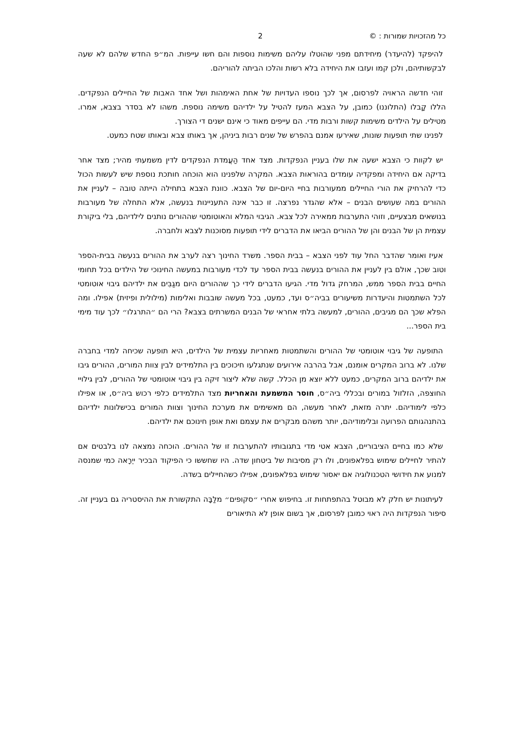כל מהזכויות שמורות : © 2
להיפקד (להיעדר) מיחידתם מפני שהוטלו עליהם משימות נוספות והם חשו עייפות. המ״פ החדש שלהם לא שעה לבקשותיהם, ולכן קמו ועזבו את היחידה בלא רשות והלכו הביתה להוריהם.
זוהי חדשה הראויה לפרסום, אך לכך נוספו העדויות של אחת האימהות ושל אחד האבות של החיילים הנפקדים. הללו קָבלו (התלוננו) כמובן, על הצבא המעז להטיל על ילדיהם משימה נוספת. משהו לא בסדר בצבא, אמרו. מטילים על הילדים משימות קשות ורבות מדי. הם עייפים מאוד כי אינם ישנים די הצורך.
לפנינו שתי תופעות שונות, שאירעו אמנם בהפרש של שנים רבות ביניהן, אך באותו צבא ובאותו שטח כמעט.
יש לקוות כי הצבא ישעה את שלו בעניין הנפקדות. מצד אחד הַעֲמדת הנפקדים לדין משמעתי מהיר; מצד אחר בדיקה אם היחידה ומפקדיה עומדים בהוראות הצבא. המקרה שלפנינו הוא הוכחה חותכת נוספת שיש לעשות הכול כדי להרחיק את הורי החיילים ממעורבות בחיי היום-יום של הצבא. כוונת הצבא בתחילה הייתה טובה – לעניין את ההורים במה שעושים הבנים – אלא שהגדר נפרצה. זו כבר אינה התעניינות בנעשה, אלא התחלה של מעורבות בנושאים מבצעיים, וזוהי התערבות ממאירה לכל צבא. הגיבוי המלא והאוטומטי שההורים נותנים לילדיהם, בלי ביקורת עצמית הן של הבנים והן של ההורים הביאו את הדברים לידי תופעות מסוכנות לצבא ולחברה.
אעיז ואומר שהדבר החל עוד לפני הצבא – בבית הספר. משרד החינוך רצה לערב את ההורים בנעשה בבית-הספר וטוב שכך, אולם בין לעניין את ההורים בנעשה בבית הספר עד לכדי מעורבות במעשה החינוכי של הילדים בכל תחומי החיים בבית הספר ממש, המרחק גדול מדי. הגיעו הדברים לידי כך שההורים היום מגַבִּים את ילדיהם גיבוי אוטומטי לכל השתמטות והיעדרות משיעורים בביה״ס ועד, כמעט, בכל מעשה שובבות ואלימות (מילולית ופיזית) אפילו. ומה הפלא שכך הם מגיבים, ההורים, למעשה בלתי אחראי של הבנים המשרתים בצבא? הרי הם ״התרגלו״ לכך עוד מימי בית הספר...
התופעה של גיבוי אוטומטי של ההורים והשתמטות מאחריות עצמית של הילדים, היא תופעה שכיחה למדי בחברה שלנו. לא ברוב המקרים אומנם, אבל בהרבה אירועים שנתגלעו חיכוכים בין התלמידים לבין צוות המורים, ההורים גיבו את ילדיהם ברוב המקרים, כמעט ללא יוצא מן הכלל. קשה שלא ליצור זיקה בין גיבוי אוטומטי של ההורים, לבין גילויי החוצפה, הזלזול במורים ובכללי ביה״ס, חוסר המשמעת והאחריות מצד התלמידים כלפי רכוש ביה״ס, או אפילו כלפי לימודיהם. יתרה מזאת, לאחר מעשה, הם מאשימים את מערכת החינוך וצוות המורים בכישלונות ילדיהם בהתנהגותם הפרועה ובלימודיהם, יותר משהם מבקרים את עצמם ואת אופן חינוכם את ילדיהם.
שלא כמו בחיים הציבוריים, הצבא אטי מדי בתגובותיו להתערבות זו של ההורים. הוכחה נמצאה לנו בלבטים אם להתיר לחיילים שימוש בפלאפונים, ולו רק מסיבות של ביטחון שדה. היו שחששו כי הפיקוד הבכיר ייֵרָאה כמי שמנסה למנוע את חידושי הטכנולוגיה אם יאסור שימוש בפלאפונים, אפילו כשהחיילים בשדה.
לעיתונות יש חלק לא מבוטל בהתפתחות זו. בחיפוש אחרי ״סקופים״ מלַבָּה התקשורת את ההיסטריה גם בעניין זה. סיפור הנפקדות היה ראוי כמובן לפרסום, אך בשום אופן לא התיאורים